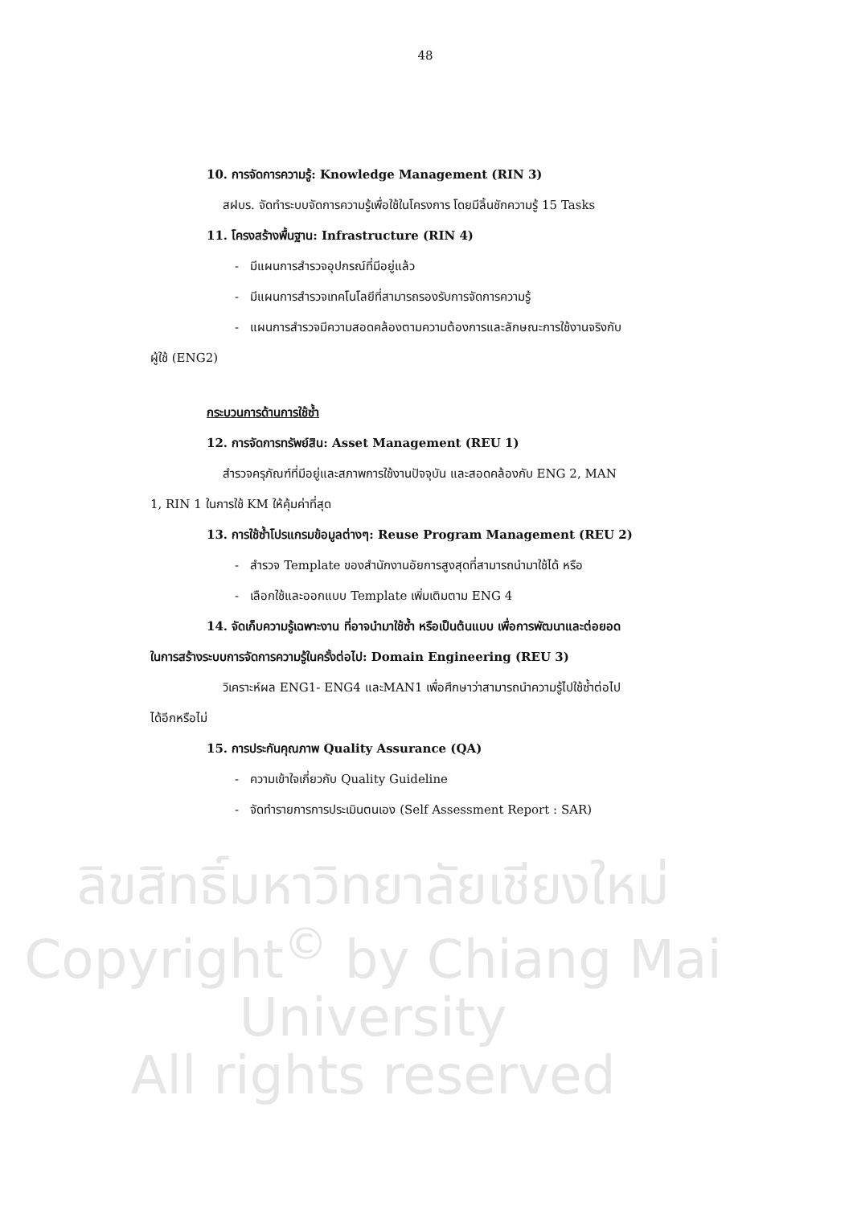48
10. การจัดการความรู้: Knowledge Management (RIN 3)
สฝบร. จัดทำระบบจัดการความรู้เพื่อใช้ในโครงการ โดยมีลิ้นชักความรู้ 15 Tasks
11. โครงสร้างพื้นฐาน: Infrastructure (RIN 4)
- มีแผนการสำรวจอุปกรณ์ที่มีอยู่แล้ว
- มีแผนการสำรวจเทคโนโลยีที่สามารถรองรับการจัดการความรู้
- แผนการสำรวจมีความสอดคล้องตามความต้องการและลักษณะการใช้งานจริงกับ
ผู้ใช้ (ENG2)
กระบวนการด้านการใช้ซ้ำ
12. การจัดการทรัพย์สิน: Asset Management (REU 1)
สำรวจครุภัณฑ์ที่มีอยู่และสภาพการใช้งานปัจจุบัน และสอดคล้องกับ ENG 2, MAN
1, RIN 1 ในการใช้ KM ให้คุ้มค่าที่สุด
13. การใช้ซ้ำโปรแกรมข้อมูลต่างๆ: Reuse Program Management (REU 2)
- สำรวจ Template ของสำนักงานอัยการสูงสุดที่สามารถนำมาใช้ได้ หรือ
- เลือกใช้และออกแบบ Template เพิ่มเติมตาม ENG 4
14. จัดเก็บความรู้เฉพาะงาน ที่อาจนำมาใช้ซ้ำ หรือเป็นต้นแบบ เพื่อการพัฒนาและต่อยอด
ในการสร้างระบบการจัดการความรู้ในครั้งต่อไป: Domain Engineering (REU 3)
วิเคราะห์ผล ENG1- ENG4 และMAN1 เพื่อศึกษาว่าสามารถนำความรู้ไปใช้ซ้ำต่อไป
ได้อีกหรือไม่
15. การประกันคุณภาพ Quality Assurance (QA)
- ความเข้าใจเกี่ยวกับ Quality Guideline
- จัดทำรายการการประเมินตนเอง (Self Assessment Report : SAR)
ลิขสิทธิ์มหาวิทยาลัยเชียงใหม่
Copyright<sup>©</sup> by Chiang Mai University
All rights reserved